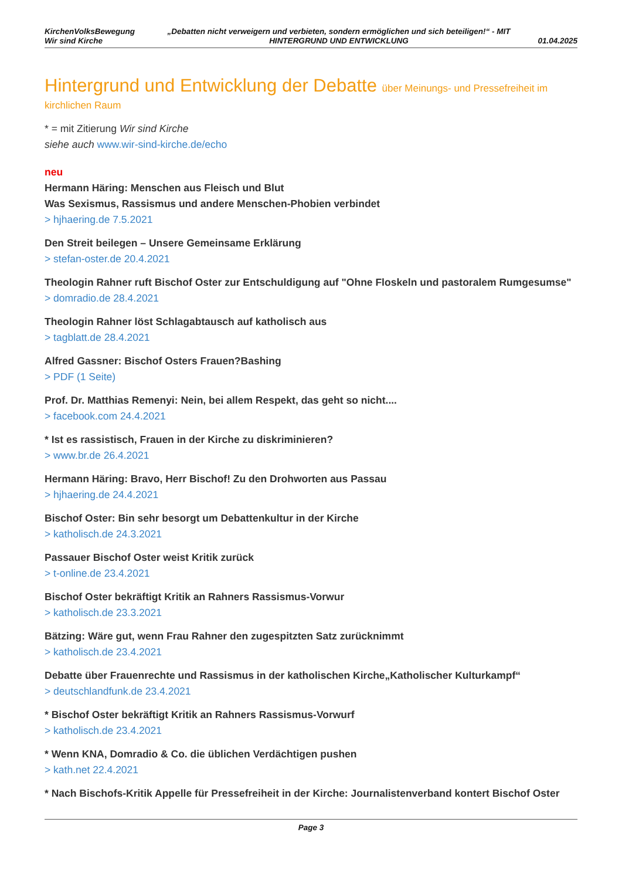KirchenVolksBewegung
Wir sind Kirche
„Debatten nicht verweigern und verbieten, sondern ermöglichen und sich beteiligen!“ - MIT HINTERGRUND UND ENTWICKLUNG
01.04.2025
Hintergrund und Entwicklung der Debatte über Meinungs- und Pressefreiheit im kirchlichen Raum
* = mit Zitierung Wir sind Kirche
siehe auch www.wir-sind-kirche.de/echo
neu
Hermann Häring: Menschen aus Fleisch und Blut
Was Sexismus, Rassismus und andere Menschen-Phobien verbindet
> hjhaering.de 7.5.2021
Den Streit beilegen – Unsere Gemeinsame Erklärung
> stefan-oster.de 20.4.2021
Theologin Rahner ruft Bischof Oster zur Entschuldigung auf "Ohne Floskeln und pastoralem Rumgesumse"
> domradio.de 28.4.2021
Theologin Rahner löst Schlagabtausch auf katholisch aus
> tagblatt.de 28.4.2021
Alfred Gassner: Bischof Osters Frauen?Bashing
> PDF (1 Seite)
Prof. Dr. Matthias Remenyi: Nein, bei allem Respekt, das geht so nicht....
> facebook.com 24.4.2021
* Ist es rassistisch, Frauen in der Kirche zu diskriminieren?
> www.br.de 26.4.2021
Hermann Häring: Bravo, Herr Bischof! Zu den Drohworten aus Passau
> hjhaering.de 24.4.2021
Bischof Oster: Bin sehr besorgt um Debattenkultur in der Kirche
> katholisch.de 24.3.2021
Passauer Bischof Oster weist Kritik zurück
> t-online.de 23.4.2021
Bischof Oster bekräftigt Kritik an Rahners Rassismus-Vorwur
> katholisch.de 23.3.2021
Bätzing: Wäre gut, wenn Frau Rahner den zugespitzten Satz zurücknimmt
> katholisch.de 23.4.2021
Debatte über Frauenrechte und Rassismus in der katholischen Kirche„Katholischer Kulturkampf“
> deutschlandfunk.de 23.4.2021
* Bischof Oster bekräftigt Kritik an Rahners Rassismus-Vorwurf
> katholisch.de 23.4.2021
* Wenn KNA, Domradio & Co. die üblichen Verdächtigen pushen
> kath.net 22.4.2021
* Nach Bischofs-Kritik Appelle für Pressefreiheit in der Kirche: Journalistenverband kontert Bischof Oster
Page 3